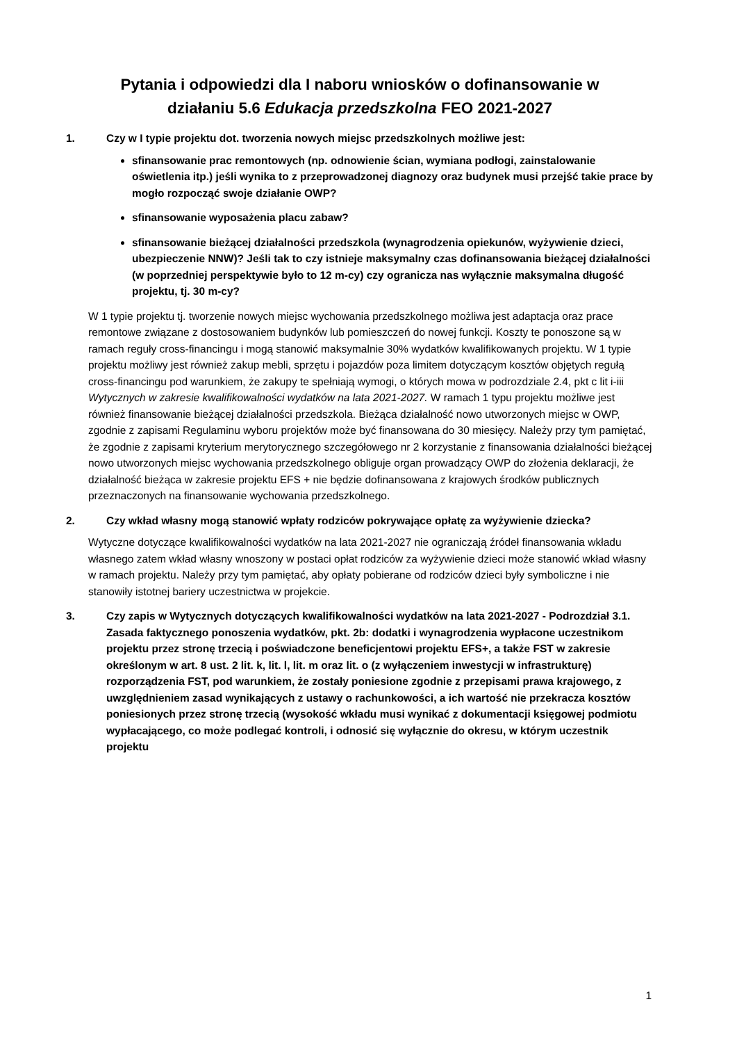Pytania i odpowiedzi dla I naboru wniosków o dofinansowanie w
działaniu 5.6 Edukacja przedszkolna FEO 2021-2027
1. Czy w I typie projektu dot. tworzenia nowych miejsc przedszkolnych możliwe jest:
sfinansowanie prac remontowych (np. odnowienie ścian, wymiana podłogi, zainstalowanie oświetlenia itp.) jeśli wynika to z przeprowadzonej diagnozy oraz budynek musi przejść takie prace by mogło rozpocząć swoje działanie OWP?
sfinansowanie wyposażenia placu zabaw?
sfinansowanie bieżącej działalności przedszkola (wynagrodzenia opiekunów, wyżywienie dzieci, ubezpieczenie NNW)? Jeśli tak to czy istnieje maksymalny czas dofinansowania bieżącej działalności (w poprzedniej perspektywie było to 12 m-cy) czy ogranicza nas wyłącznie maksymalna długość projektu, tj. 30 m-cy?
W 1 typie projektu tj. tworzenie nowych miejsc wychowania przedszkolnego możliwa jest adaptacja oraz prace remontowe związane z dostosowaniem budynków lub pomieszczeń do nowej funkcji. Koszty te ponoszone są w ramach reguły cross-financingu i mogą stanowić maksymalnie 30% wydatków kwalifikowanych projektu. W 1 typie projektu możliwy jest również zakup mebli, sprzętu i pojazdów poza limitem dotyczącym kosztów objętych regułą cross-financingu pod warunkiem, że zakupy te spełniają wymogi, o których mowa w podrozdziale 2.4, pkt c lit i-iii Wytycznych w zakresie kwalifikowalności wydatków na lata 2021-2027. W ramach 1 typu projektu możliwe jest również finansowanie bieżącej działalności przedszkola. Bieżąca działalność nowo utworzonych miejsc w OWP, zgodnie z zapisami Regulaminu wyboru projektów może być finansowana do 30 miesięcy. Należy przy tym pamiętać, że zgodnie z zapisami kryterium merytorycznego szczegółowego nr 2 korzystanie z finansowania działalności bieżącej nowo utworzonych miejsc wychowania przedszkolnego obliguje organ prowadzący OWP do złożenia deklaracji, że działalność bieżąca w zakresie projektu EFS + nie będzie dofinansowana z krajowych środków publicznych przeznaczonych na finansowanie wychowania przedszkolnego.
2. Czy wkład własny mogą stanowić wpłaty rodziców pokrywające opłatę za wyżywienie dziecka?
Wytyczne dotyczące kwalifikowalności wydatków na lata 2021-2027 nie ograniczają źródeł finansowania wkładu własnego zatem wkład własny wnoszony w postaci opłat rodziców za wyżywienie dzieci może stanowić wkład własny w ramach projektu. Należy przy tym pamiętać, aby opłaty pobierane od rodziców dzieci były symboliczne i nie stanowiły istotnej bariery uczestnictwa w projekcie.
3. Czy zapis w Wytycznych dotyczących kwalifikowalności wydatków na lata 2021-2027 - Podrozdział 3.1. Zasada faktycznego ponoszenia wydatków, pkt. 2b: dodatki i wynagrodzenia wypłacone uczestnikom projektu przez stronę trzecią i poświadczone beneficjentowi projektu EFS+, a także FST w zakresie określonym w art. 8 ust. 2 lit. k, lit. l, lit. m oraz lit. o (z wyłączeniem inwestycji w infrastrukturę) rozporządzenia FST, pod warunkiem, że zostały poniesione zgodnie z przepisami prawa krajowego, z uwzględnieniem zasad wynikających z ustawy o rachunkowości, a ich wartość nie przekracza kosztów poniesionych przez stronę trzecią (wysokość wkładu musi wynikać z dokumentacji księgowej podmiotu wypłacającego, co może podlegać kontroli, i odnosić się wyłącznie do okresu, w którym uczestnik projektu
1